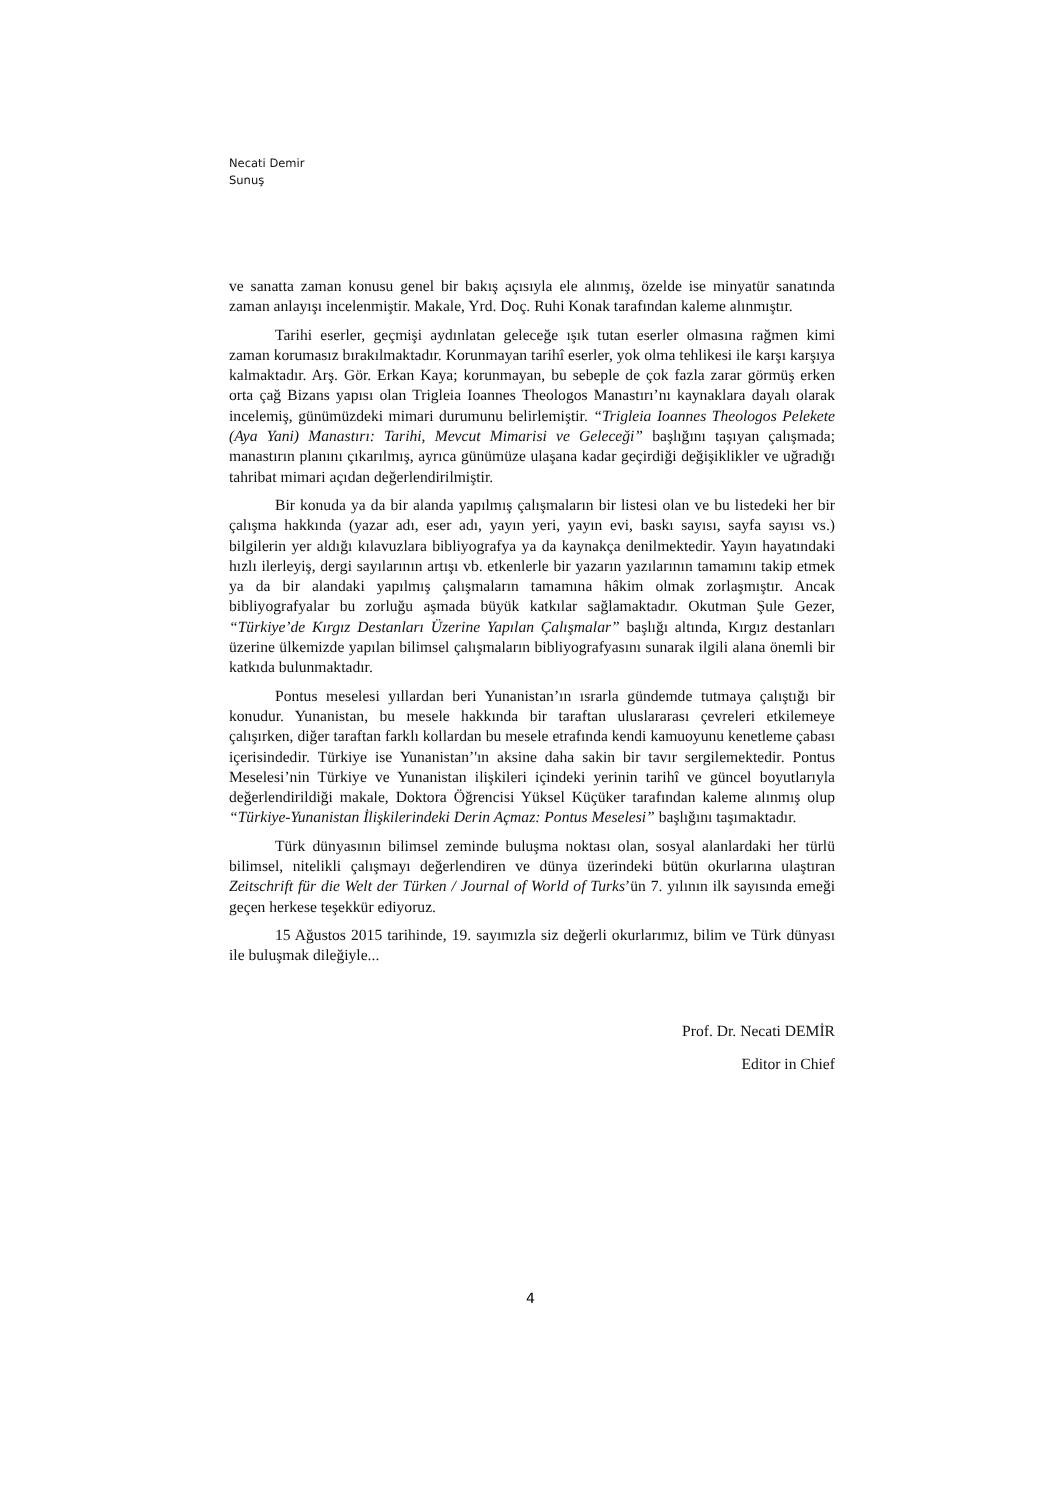Necati Demir
Sunuş
ve sanatta zaman konusu genel bir bakış açısıyla ele alınmış, özelde ise minyatür sanatında zaman anlayışı incelenmiştir. Makale, Yrd. Doç. Ruhi Konak tarafından kaleme alınmıştır.
Tarihi eserler, geçmişi aydınlatan geleceğe ışık tutan eserler olmasına rağmen kimi zaman korumasız bırakılmaktadır. Korunmayan tarihî eserler, yok olma tehlikesi ile karşı karşıya kalmaktadır. Arş. Gör. Erkan Kaya; korunmayan, bu sebeple de çok fazla zarar görmüş erken orta çağ Bizans yapısı olan Trigleia Ioannes Theologos Manastırı’nı kaynaklara dayalı olarak incelemiş, günümüzdeki mimari durumunu belirlemiştir. “Trigleia Ioannes Theologos Pelekete (Aya Yani) Manastırı: Tarihi, Mevcut Mimarisi ve Geleceği” başlığını taşıyan çalışmada; manastırın planını çıkarılmış, ayrıca günümüze ulaşana kadar geçirdiği değişiklikler ve uğradığı tahribat mimari açıdan değerlendirilmiştir.
Bir konuda ya da bir alanda yapılmış çalışmaların bir listesi olan ve bu listedeki her bir çalışma hakkında (yazar adı, eser adı, yayın yeri, yayın evi, baskı sayısı, sayfa sayısı vs.) bilgilerin yer aldığı kılavuzlara bibliyografya ya da kaynakça denilmektedir. Yayın hayatındaki hızlı ilerleyiş, dergi sayılarının artışı vb. etkenlerle bir yazarın yazılarının tamamını takip etmek ya da bir alandaki yapılmış çalışmaların tamamına hâkim olmak zorlaşmıştır. Ancak bibliyografyalar bu zorluğu aşmada büyük katkılar sağlamaktadır. Okutman Şule Gezer, “Türkiye’de Kırgız Destanları Üzerine Yapılan Çalışmalar” başlığı altında, Kırgız destanları üzerine ülkemizde yapılan bilimsel çalışmaların bibliyografyasını sunarak ilgili alana önemli bir katkıda bulunmaktadır.
Pontus meselesi yıllardan beri Yunanistan’ın ısrarla gündemde tutmaya çalıştığı bir konudur. Yunanistan, bu mesele hakkında bir taraftan uluslararası çevreleri etkilemeye çalışırken, diğer taraftan farklı kollardan bu mesele etrafında kendi kamuoyunu kenetleme çabası içerisindedir. Türkiye ise Yunanistan’'ın aksine daha sakin bir tavır sergilemektedir. Pontus Meselesi’nin Türkiye ve Yunanistan ilişkileri içindeki yerinin tarihî ve güncel boyutlarıyla değerlendirildiği makale, Doktora Öğrencisi Yüksel Küçüker tarafından kaleme alınmış olup “Türkiye-Yunanistan İlişkilerindeki Derin Açmaz: Pontus Meselesi” başlığını taşımaktadır.
Türk dünyasının bilimsel zeminde buluşma noktası olan, sosyal alanlardaki her türlü bilimsel, nitelikli çalışmayı değerlendiren ve dünya üzerindeki bütün okurlarına ulaştıran Zeitschrift für die Welt der Türken / Journal of World of Turks’ün 7. yılının ilk sayısında emeği geçen herkese teşekkür ediyoruz.
15 Ağustos 2015 tarihinde, 19. sayımızla siz değerli okurlarımız, bilim ve Türk dünyası ile buluşmak dileğiyle...
Prof. Dr. Necati DEMİR
Editor in Chief
4